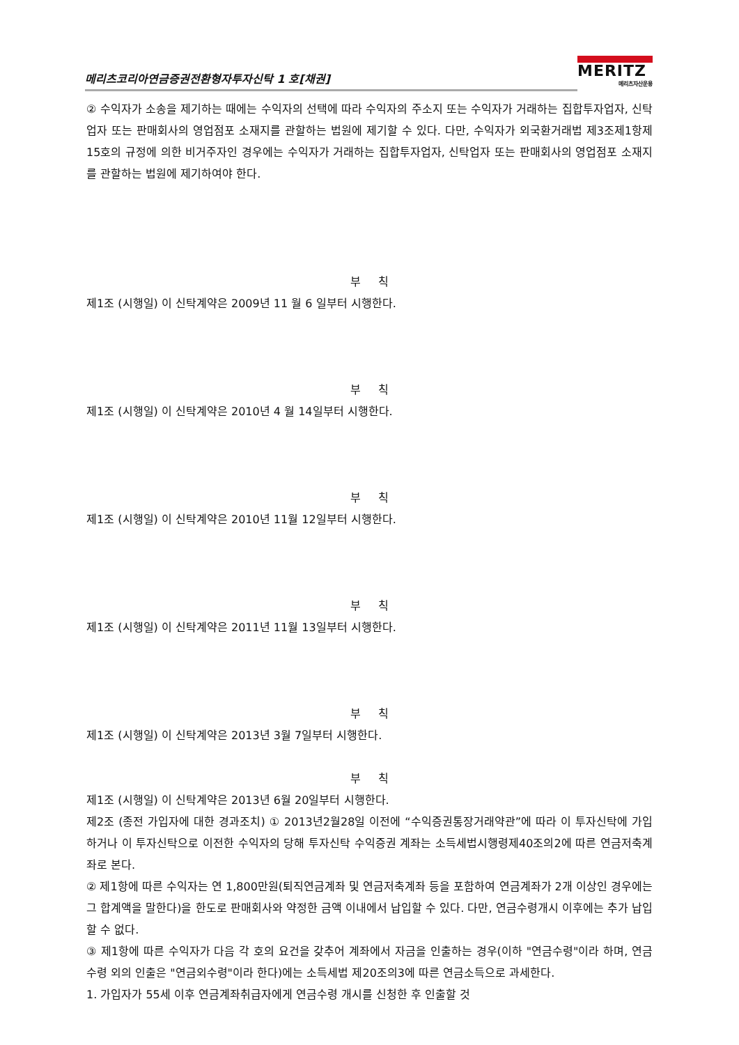메리츠코리아연금증권전환형자투자신탁 1 호[채권]
MERITZ
메리츠자산운용
② 수익자가 소송을 제기하는 때에는 수익자의 선택에 따라 수익자의 주소지 또는 수익자가 거래하는 집합투자업자, 신탁업자 또는 판매회사의 영업점포 소재지를 관할하는 법원에 제기할 수 있다. 다만, 수익자가 외국환거래법 제3조제1항제15호의 규정에 의한 비거주자인 경우에는 수익자가 거래하는 집합투자업자, 신탁업자 또는 판매회사의 영업점포 소재지를 관할하는 법원에 제기하여야 한다.
부 칙
제1조 (시행일) 이 신탁계약은 2009년 11 월 6 일부터 시행한다.
부 칙
제1조 (시행일) 이 신탁계약은 2010년 4 월 14일부터 시행한다.
부 칙
제1조 (시행일) 이 신탁계약은 2010년 11월 12일부터 시행한다.
부 칙
제1조 (시행일) 이 신탁계약은 2011년 11월 13일부터 시행한다.
부 칙
제1조 (시행일) 이 신탁계약은 2013년 3월 7일부터 시행한다.
부 칙
제1조 (시행일) 이 신탁계약은 2013년 6월 20일부터 시행한다.
제2조 (종전 가입자에 대한 경과조치) ① 2013년2월28일 이전에 “수익증권통장거래약관”에 따라 이 투자신탁에 가입하거나 이 투자신탁으로 이전한 수익자의 당해 투자신탁 수익증권 계좌는 소득세법시행령제40조의2에 따른 연금저축계좌로 본다.
② 제1항에 따른 수익자는 연 1,800만원(퇴직연금계좌 및 연금저축계좌 등을 포함하여 연금계좌가 2개 이상인 경우에는 그 합계액을 말한다)을 한도로 판매회사와 약정한 금액 이내에서 납입할 수 있다. 다만, 연금수령개시 이후에는 추가 납입할 수 없다.
③ 제1항에 따른 수익자가 다음 각 호의 요건을 갖추어 계좌에서 자금을 인출하는 경우(이하 "연금수령"이라 하며, 연금수령 외의 인출은 "연금외수령"이라 한다)에는 소득세법 제20조의3에 따른 연금소득으로 과세한다.
1. 가입자가 55세 이후 연금계좌취급자에게 연금수령 개시를 신청한 후 인출할 것